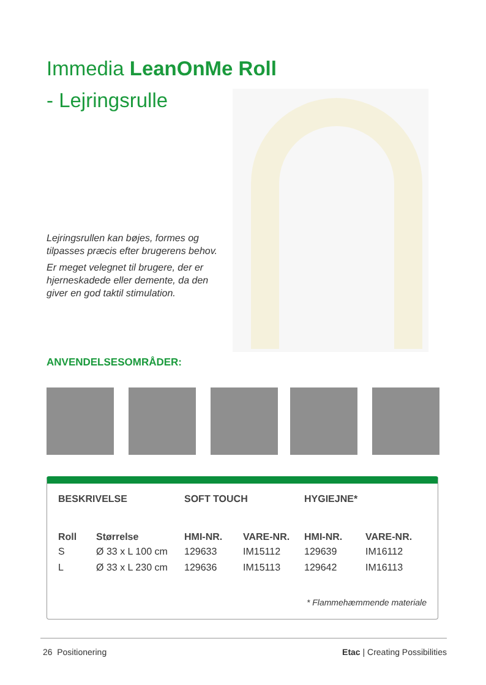Immedia LeanOnMe Roll
- Lejringsrulle
Lejringsrullen kan bøjes, formes og tilpasses præcis efter brugerens behov.
Er meget velegnet til brugere, der er hjerneskadede eller demente, da den giver en god taktil stimulation.
ANVENDELSESOMRÅDER:
| BESKRIVELSE | | SOFT TOUCH | | HYGIEJNE* | |
| --- | --- | --- | --- | --- | --- |
| Roll | Størrelse | HMI-NR. | VARE-NR. | HMI-NR. | VARE-NR. |
| S | Ø 33 x L 100 cm | 129633 | IM15112 | 129639 | IM16112 |
| L | Ø 33 x L 230 cm | 129636 | IM15113 | 129642 | IM16113 |
* Flammehæmmende materiale
26 Positionering Etac | Creating Possibilities